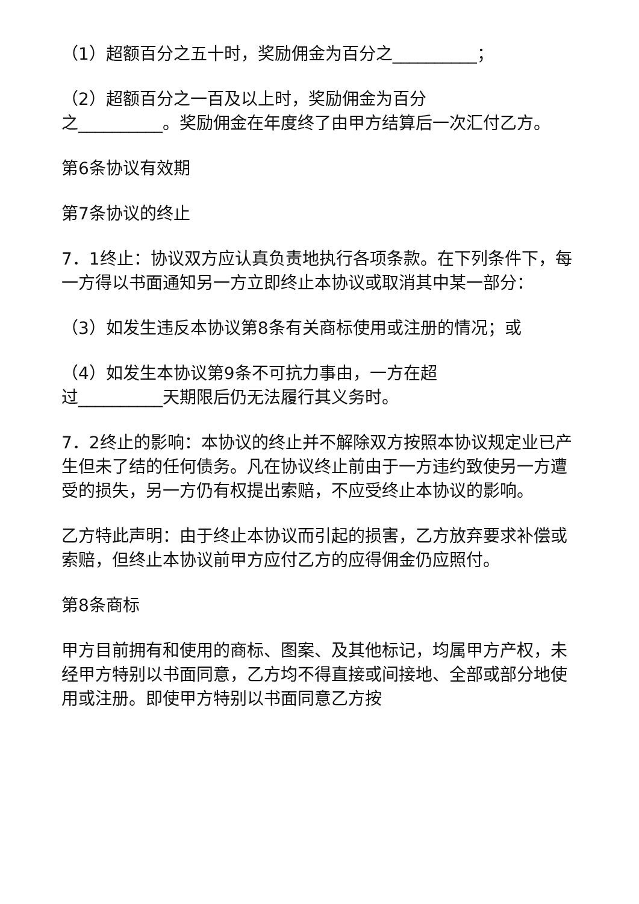（1）超额百分之五十时，奖励佣金为百分之__________；
（2）超额百分之一百及以上时，奖励佣金为百分
之__________。奖励佣金在年度终了由甲方结算后一次汇付乙方。
第6条协议有效期
第7条协议的终止
7．1终止：协议双方应认真负责地执行各项条款。在下列条件下，每一方得以书面通知另一方立即终止本协议或取消其中某一部分：
（3）如发生违反本协议第8条有关商标使用或注册的情况；或
（4）如发生本协议第9条不可抗力事由，一方在超
过__________天期限后仍无法履行其义务时。
7．2终止的影响：本协议的终止并不解除双方按照本协议规定业已产生但未了结的任何债务。凡在协议终止前由于一方违约致使另一方遭受的损失，另一方仍有权提出索赔，不应受终止本协议的影响。
乙方特此声明：由于终止本协议而引起的损害，乙方放弃要求补偿或索赔，但终止本协议前甲方应付乙方的应得佣金仍应照付。
第8条商标
甲方目前拥有和使用的商标、图案、及其他标记，均属甲方产权，未经甲方特别以书面同意，乙方均不得直接或间接地、全部或部分地使用或注册。即使甲方特别以书面同意乙方按